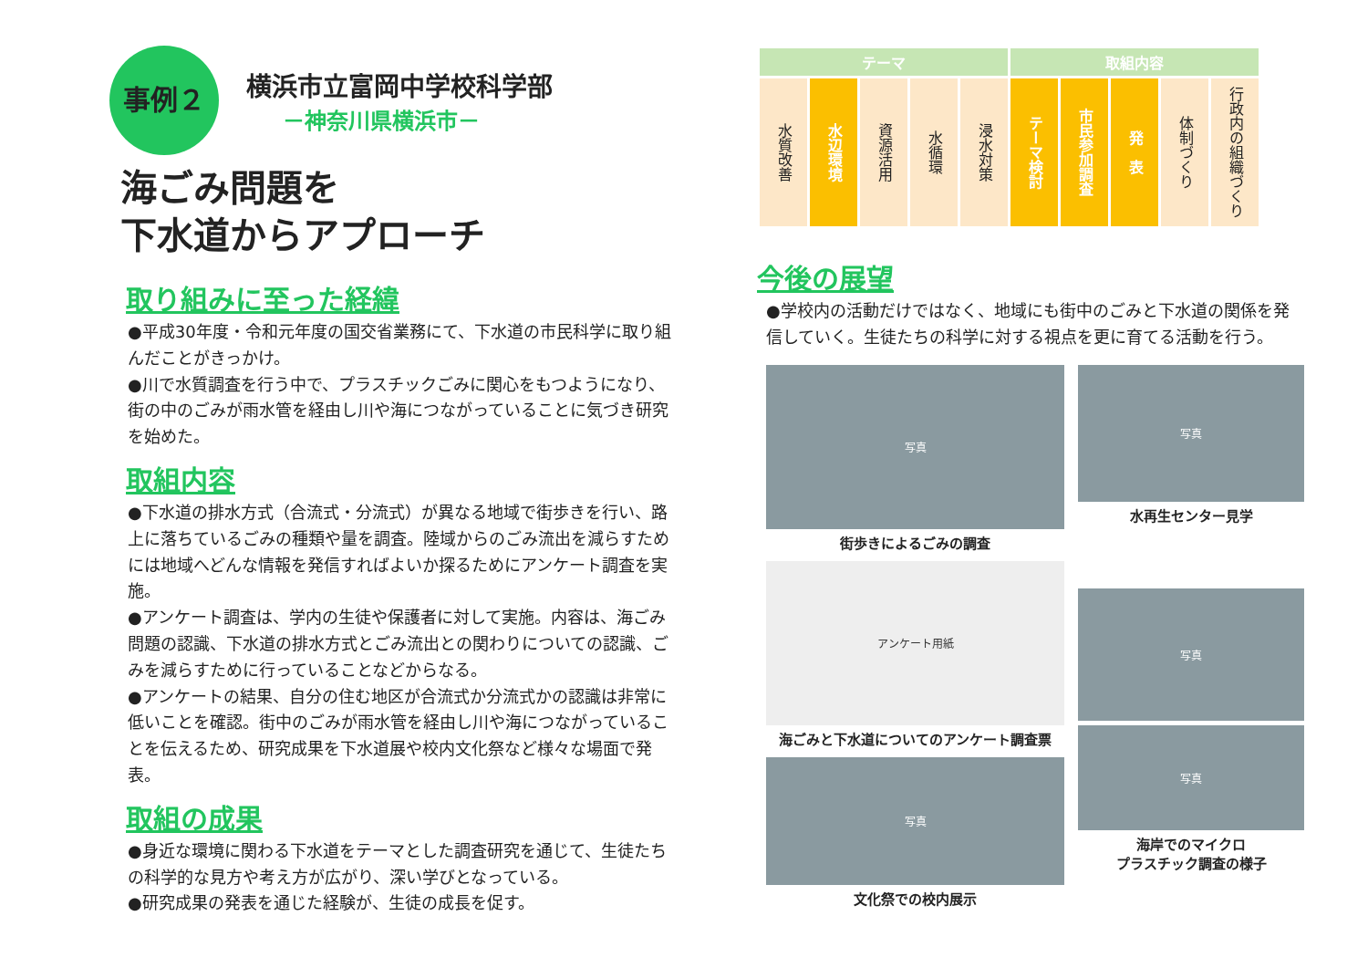事例２ 横浜市立富岡中学校科学部 －神奈川県横浜市－
海ごみ問題を
下水道からアプローチ
取り組みに至った経緯
●平成30年度・令和元年度の国交省業務にて、下水道の市民科学に取り組んだことがきっかけ。
●川で水質調査を行う中で、プラスチックごみに関心をもつようになり、街の中のごみが雨水管を経由し川や海につながっていることに気づき研究を始めた。
取組内容
●下水道の排水方式（合流式・分流式）が異なる地域で街歩きを行い、路上に落ちているごみの種類や量を調査。陸域からのごみ流出を減らすためには地域へどんな情報を発信すればよいか探るためにアンケート調査を実施。
●アンケート調査は、学内の生徒や保護者に対して実施。内容は、海ごみ問題の認識、下水道の排水方式とごみ流出との関わりについての認識、ごみを減らすために行っていることなどからなる。
●アンケートの結果、自分の住む地区が合流式か分流式かの認識は非常に低いことを確認。街中のごみが雨水管を経由し川や海につながっていることを伝えるため、研究成果を下水道展や校内文化祭など様々な場面で発表。
取組の成果
●身近な環境に関わる下水道をテーマとした調査研究を通じて、生徒たちの科学的な見方や考え方が広がり、深い学びとなっている。
●研究成果の発表を通じた経験が、生徒の成長を促す。
| テーマ | | | | | 取組内容 | | | | |
| --- | --- | --- | --- | --- | --- | --- | --- | --- | --- |
| 水質改善 | 水辺環境 | 資源活用 | 水循環 | 浸水対策 | テーマ検討 | 市民参加調査 | 発 表 | 体制づくり | 行政内の組織づくり |
今後の展望
●学校内の活動だけではなく、地域にも街中のごみと下水道の関係を発信していく。生徒たちの科学に対する視点を更に育てる活動を行う。
写真
街歩きによるごみの調査
アンケート用紙
海ごみと下水道についてのアンケート調査票
写真
文化祭での校内展示
写真
水再生センター見学
写真
写真
海岸でのマイクロ
プラスチック調査の様子